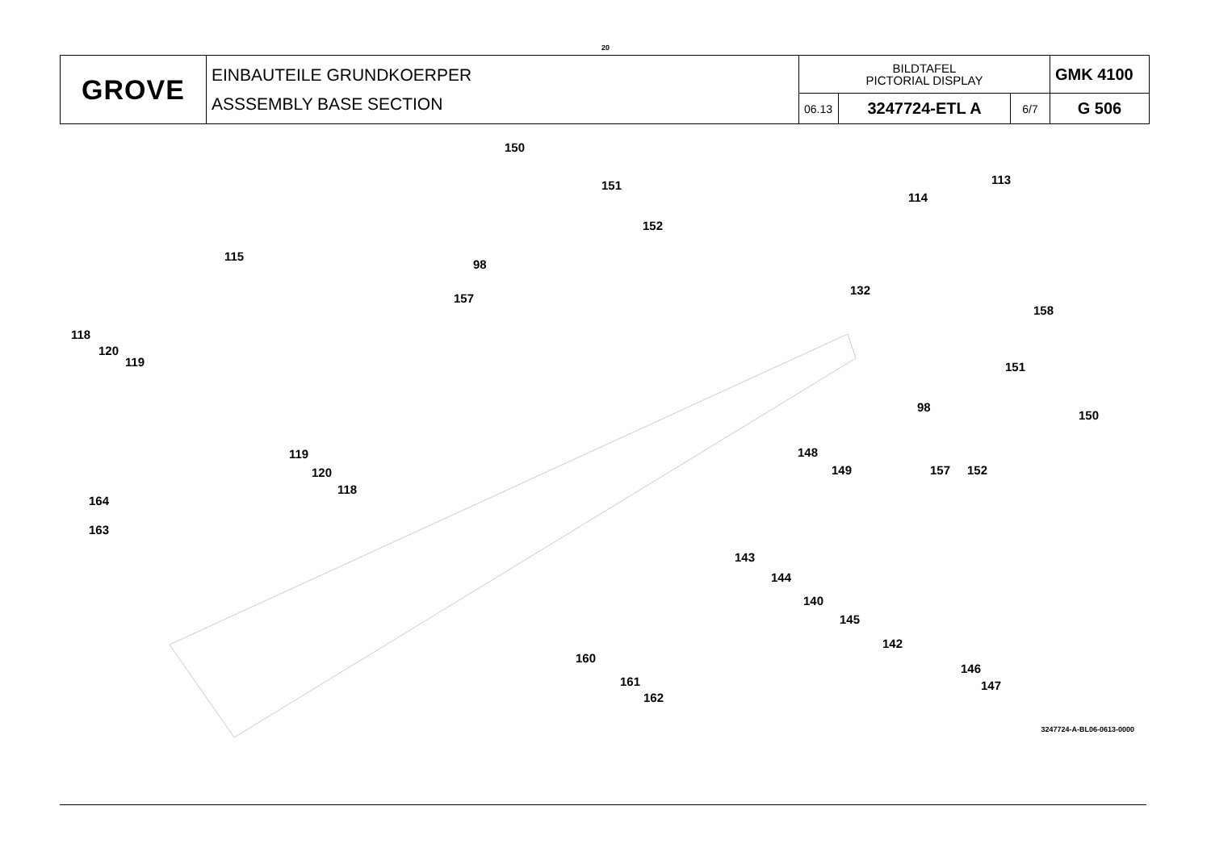20
| GROVE | EINBAUTEILE GRUNDKOERPER ASSSEMBLY BASE SECTION | BILDTAFEL PICTORIAL DISPLAY | | | GMK 4100 |
| | | 06.13 | 3247724-ETL A | 6/7 | G 506 |
150
151
152
98
157
113
114
132
158
115
118
120
119 151
98
150
119
120
118
148
149 157 152
164
163
143
144
140
145
142
146
147
160
161
162
3247724-A-BL06-0613-0000